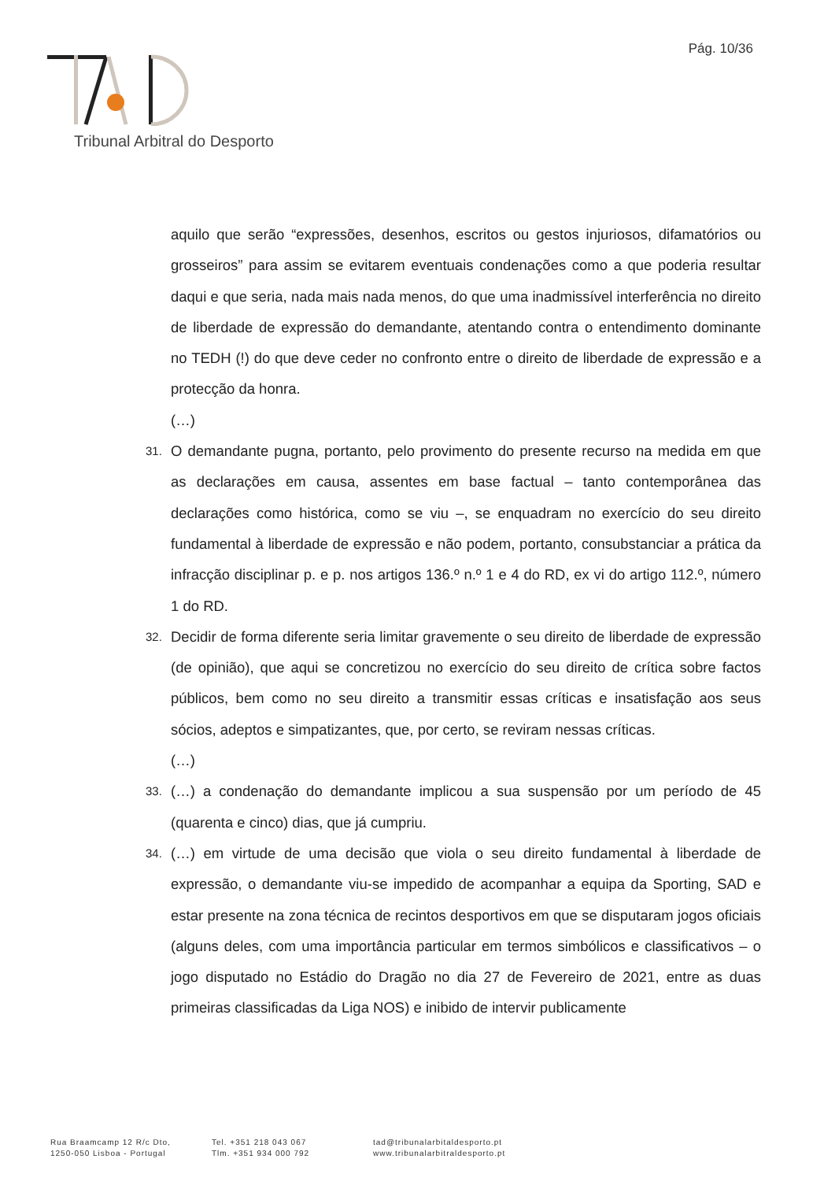Pág. 10/36
Tribunal Arbitral do Desporto
aquilo que serão “expressões, desenhos, escritos ou gestos injuriosos, difamatórios ou grosseiros” para assim se evitarem eventuais condenações como a que poderia resultar daqui e que seria, nada mais nada menos, do que uma inadmissível interferência no direito de liberdade de expressão do demandante, atentando contra o entendimento dominante no TEDH (!) do que deve ceder no confronto entre o direito de liberdade de expressão e a protecção da honra.
(…)
31. O demandante pugna, portanto, pelo provimento do presente recurso na medida em que as declarações em causa, assentes em base factual – tanto contemporânea das declarações como histórica, como se viu –, se enquadram no exercício do seu direito fundamental à liberdade de expressão e não podem, portanto, consubstanciar a prática da infracção disciplinar p. e p. nos artigos 136.º n.º 1 e 4 do RD, ex vi do artigo 112.º, número 1 do RD.
32. Decidir de forma diferente seria limitar gravemente o seu direito de liberdade de expressão (de opinião), que aqui se concretizou no exercício do seu direito de crítica sobre factos públicos, bem como no seu direito a transmitir essas críticas e insatisfação aos seus sócios, adeptos e simpatizantes, que, por certo, se reviram nessas críticas.
(…)
33. (…) a condenação do demandante implicou a sua suspensão por um período de 45 (quarenta e cinco) dias, que já cumpriu.
34. (…) em virtude de uma decisão que viola o seu direito fundamental à liberdade de expressão, o demandante viu-se impedido de acompanhar a equipa da Sporting, SAD e estar presente na zona técnica de recintos desportivos em que se disputaram jogos oficiais (alguns deles, com uma importância particular em termos simbólicos e classificativos – o jogo disputado no Estádio do Dragão no dia 27 de Fevereiro de 2021, entre as duas primeiras classificadas da Liga NOS) e inibido de intervir publicamente
Rua Braamcamp 12 R/c Dto,
1250-050 Lisboa - Portugal
Tel. +351 218 043 067
Tlm. +351 934 000 792
tad@tribunalarbitaldesporto.pt
www.tribunalarbitraldesporto.pt